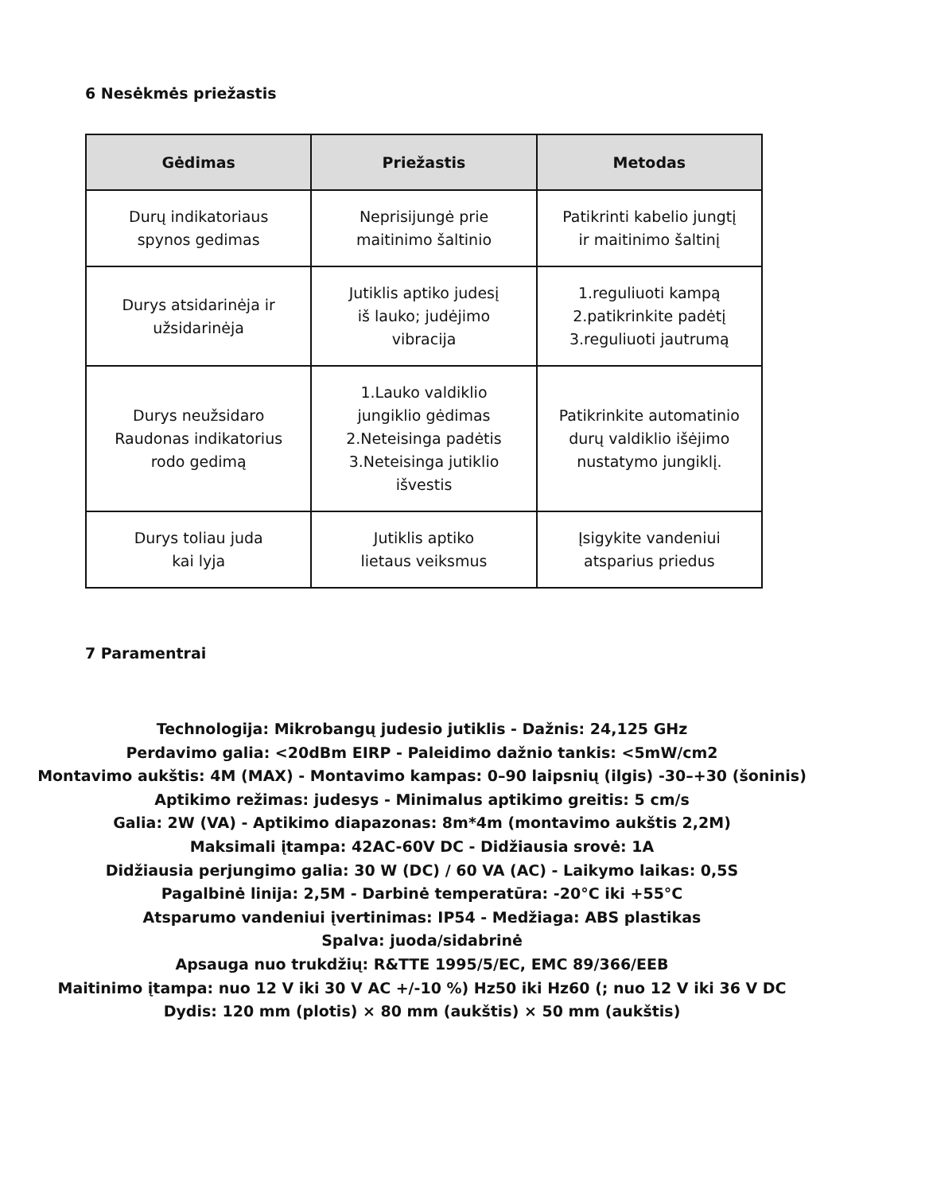6 Nesėkmės priežastis
| Gėdimas | Priežastis | Metodas |
| --- | --- | --- |
| Durų indikatoriaus spynos gedimas | Neprisijungė prie maitinimo šaltinio | Patikrinti kabelio jungtį ir maitinimo šaltinį |
| Durys atsidarinėja ir užsidarinėja | Jutiklis aptiko judesį iš lauko; judėjimo vibracija | 1.reguliuoti kampą 2.patikrinkite padėtį 3.reguliuoti jautrumą |
| Durys neužsidaro Raudonas indikatorius rodo gedimą | 1.Lauko valdiklio jungiklio gėdimas 2.Neteisinga padėtis 3.Neteisinga jutiklio išvestis | Patikrinkite automatinio durų valdiklio išėjimo nustatymo jungiklį. |
| Durys toliau juda kai lyja | Jutiklis aptiko lietaus veiksmus | Įsigykite vandeniui atsparius priedus |
7 Paramentrai
Technologija: Mikrobangų judesio jutiklis - Dažnis: 24,125 GHz
Perdavimo galia: <20dBm EIRP - Paleidimo dažnio tankis: <5mW/cm2
Montavimo aukštis: 4M (MAX) - Montavimo kampas: 0–90 laipsnių (ilgis) -30–+30 (šoninis)
Aptikimo režimas: judesys - Minimalus aptikimo greitis: 5 cm/s
Galia: 2W (VA) - Aptikimo diapazonas: 8m*4m (montavimo aukštis 2,2M)
Maksimali įtampa: 42AC-60V DC - Didžiausia srovė: 1A
Didžiausia perjungimo galia: 30 W (DC) / 60 VA (AC) - Laikymo laikas: 0,5S
Pagalbinė linija: 2,5M - Darbinė temperatūra: -20°C iki +55°C
Atsparumo vandeniui įvertinimas: IP54 - Medžiaga: ABS plastikas
Spalva: juoda/sidabrinė
Apsauga nuo trukdžių: R&TTE 1995/5/EC, EMC 89/366/EEB
Maitinimo įtampa: nuo 12 V iki 30 V AC +/-10 %) Hz50 iki Hz60 (; nuo 12 V iki 36 V DC
Dydis: 120 mm (plotis) × 80 mm (aukštis) × 50 mm (aukštis)